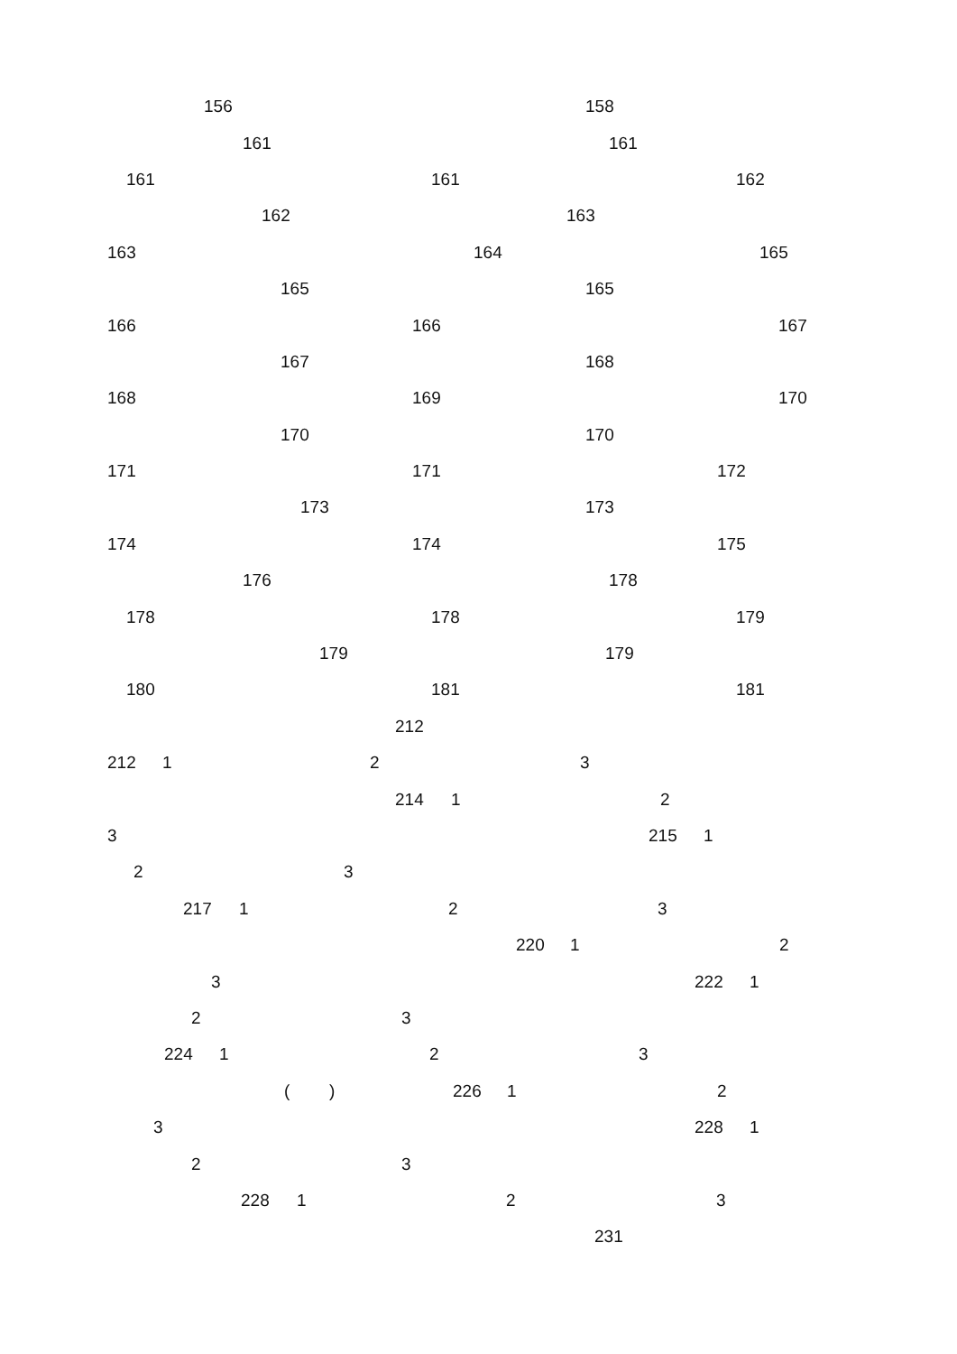156 158
161 161
161 161 162
162 163
163 164 165
165 165
166 166 167
167 168
168 169 170
170 170
171 171 172
173 173
174 174 175
176 178
178 178 179
179 179
180 181 181
212
212 1 2 3
214 1 2
3 215 1
2 3
217 1 2 3
220 1 2
3 222 1
2 3
224 1 2 3
( ) 226 1 2
3 228 1
2 3
228 1 2 3
231